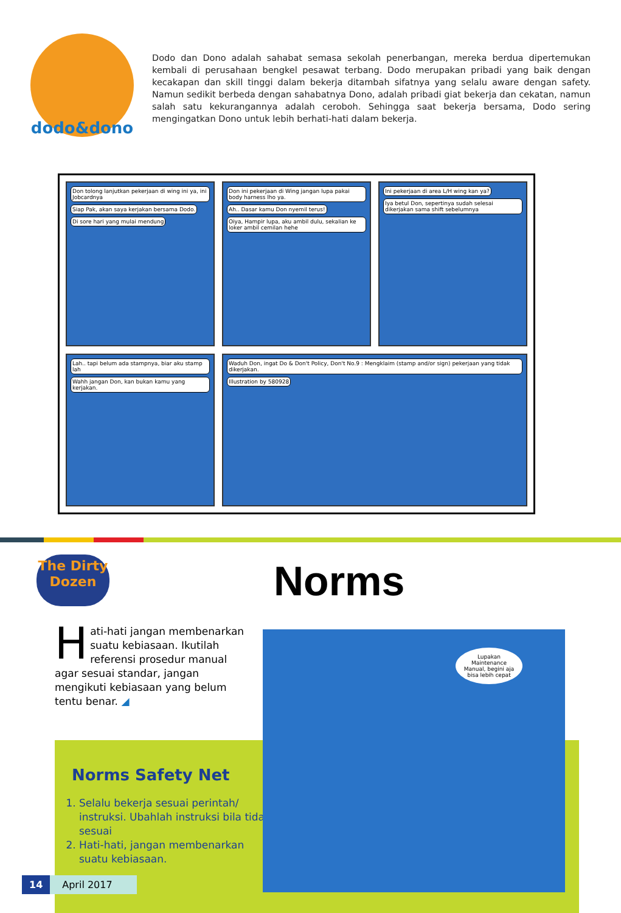dodo&dono
Dodo dan Dono adalah sahabat semasa sekolah penerbangan, mereka berdua dipertemukan kembali di perusahaan bengkel pesawat terbang. Dodo merupakan pribadi yang baik dengan kecakapan dan skill tinggi dalam bekerja ditambah sifatnya yang selalu aware dengan safety. Namun sedikit berbeda dengan sahabatnya Dono, adalah pribadi giat bekerja dan cekatan, namun salah satu kekurangannya adalah ceroboh. Sehingga saat bekerja bersama, Dodo sering mengingatkan Dono untuk lebih berhati-hati dalam bekerja.
Don tolong lanjutkan pekerjaan di wing ini ya, ini Jobcardnya Siap Pak, akan saya kerjakan bersama Dodo. Di sore hari yang mulai mendung
Don ini pekerjaan di Wing jangan lupa pakai body harness lho ya. Ah.. Dasar kamu Don nyemil terus! Oiya, Hampir lupa, aku ambil dulu, sekalian ke loker ambil cemilan hehe
Ini pekerjaan di area L/H wing kan ya? Iya betul Don, sepertinya sudah selesai dikerjakan sama shift sebelumnya
Lah.. tapi belum ada stampnya, biar aku stamp lah Wahh jangan Don, kan bukan kamu yang kerjakan.
Waduh Don, ingat Do & Don't Policy, Don't No.9 : Mengklaim (stamp and/or sign) pekerjaan yang tidak dikerjakan.
Illustration by 580928
The Dirty Dozen
Norms
Norms Safety Net
1. Selalu bekerja sesuai perintah/ instruksi. Ubahlah instruksi bila tidak sesuai
2. Hati-hati, jangan membenarkan suatu kebiasaan.
Hati-hati jangan membenarkan suatu kebiasaan. Ikutilah referensi prosedur manual agar sesuai standar, jangan mengikuti kebiasaan yang belum tentu benar. ◢
Lupakan Maintenance Manual, begini aja bisa lebih cepat
14 April 2017